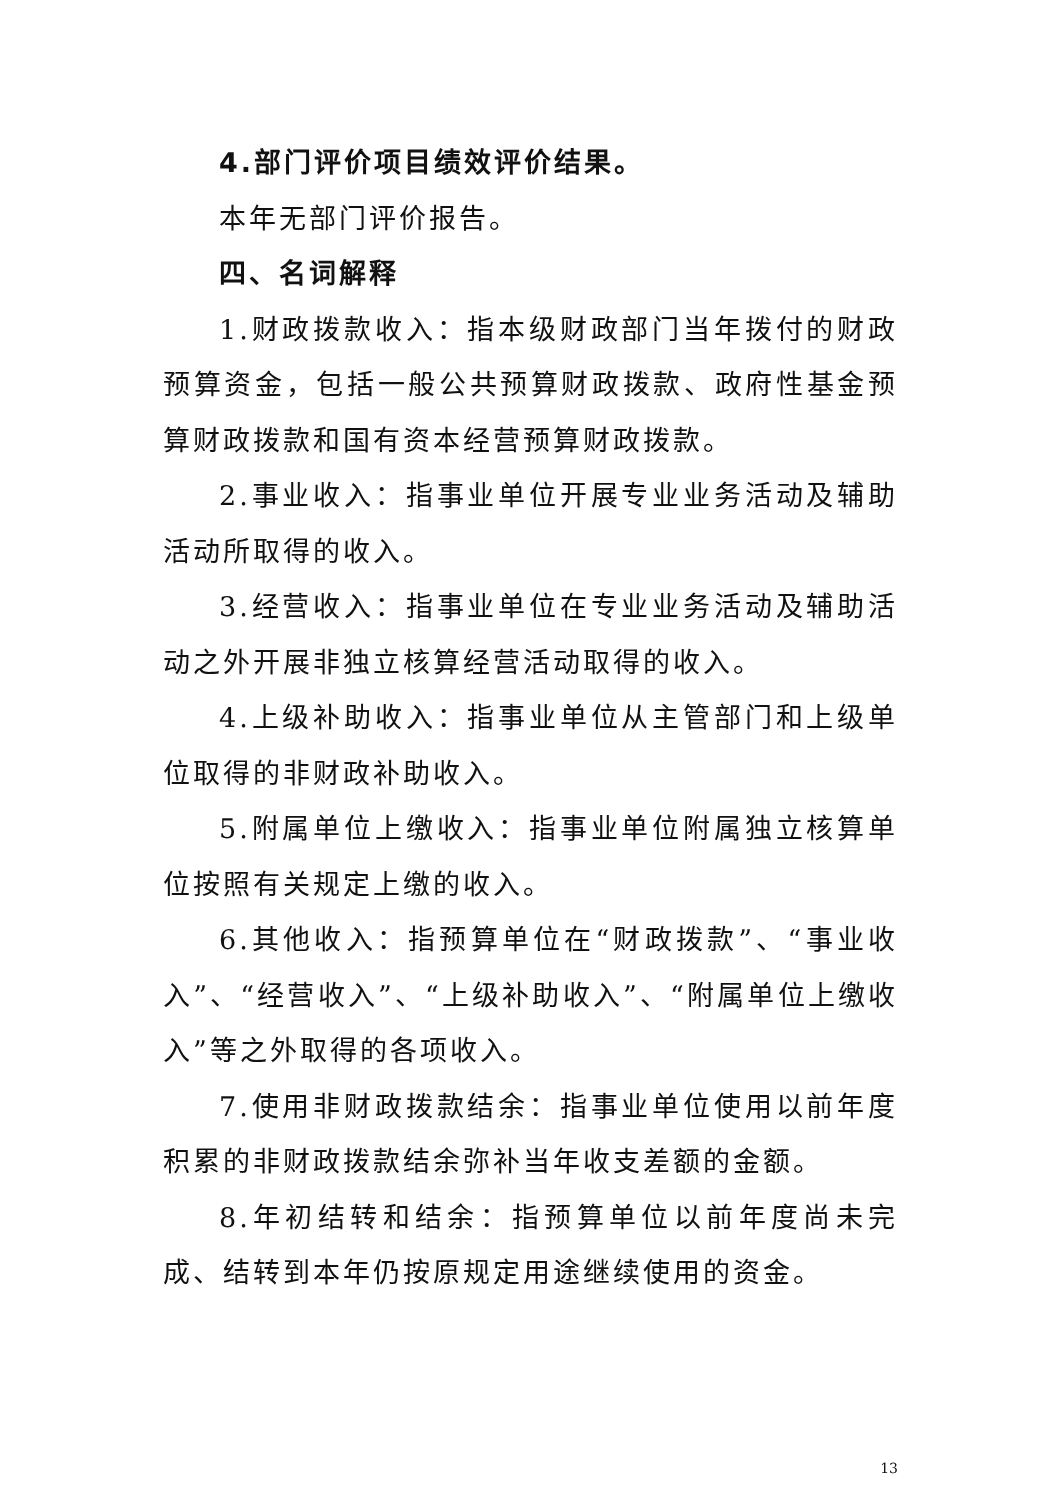4.部门评价项目绩效评价结果。
本年无部门评价报告。
四、名词解释
1.财政拨款收入：指本级财政部门当年拨付的财政预算资金，包括一般公共预算财政拨款、政府性基金预算财政拨款和国有资本经营预算财政拨款。
2.事业收入：指事业单位开展专业业务活动及辅助活动所取得的收入。
3.经营收入：指事业单位在专业业务活动及辅助活动之外开展非独立核算经营活动取得的收入。
4.上级补助收入：指事业单位从主管部门和上级单位取得的非财政补助收入。
5.附属单位上缴收入：指事业单位附属独立核算单位按照有关规定上缴的收入。
6.其他收入：指预算单位在“财政拨款”、“事业收入”、“经营收入”、“上级补助收入”、“附属单位上缴收入”等之外取得的各项收入。
7.使用非财政拨款结余：指事业单位使用以前年度积累的非财政拨款结余弥补当年收支差额的金额。
8.年初结转和结余：指预算单位以前年度尚未完成、结转到本年仍按原规定用途继续使用的资金。
13